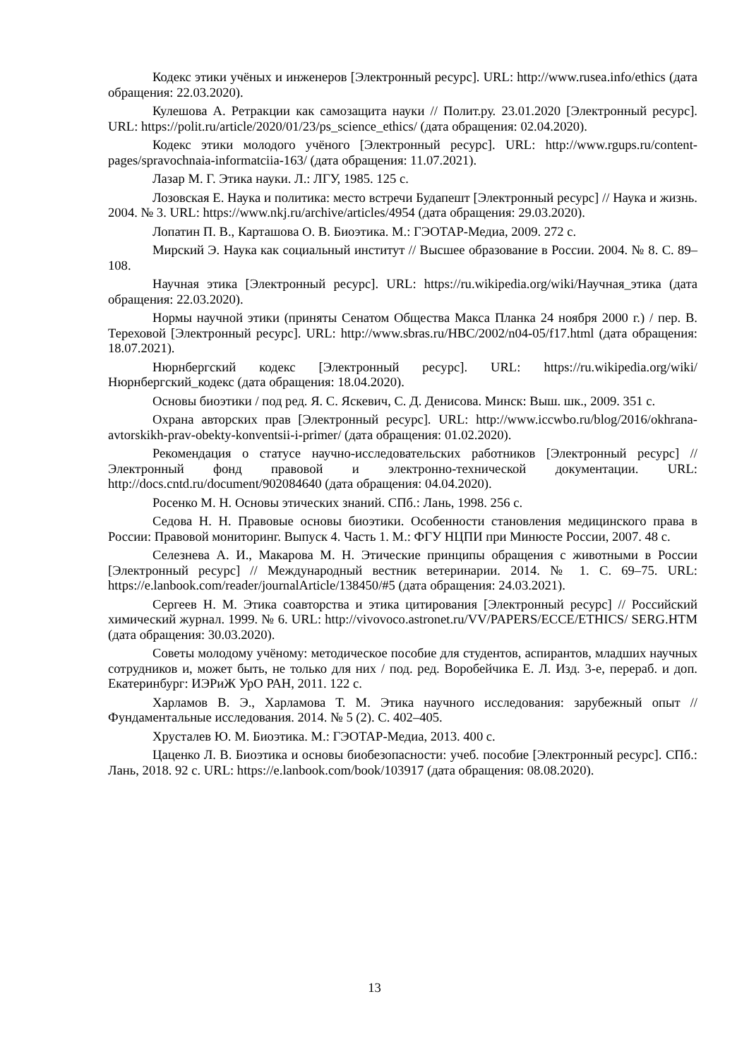Кодекс этики учёных и инженеров [Электронный ресурс]. URL: http://www.rusea.info/ethics (дата обращения: 22.03.2020).
Кулешова А. Ретракции как самозащита науки // Полит.ру. 23.01.2020 [Электронный ресурс]. URL: https://polit.ru/article/2020/01/23/ps_science_ethics/ (дата обращения: 02.04.2020).
Кодекс этики молодого учёного [Электронный ресурс]. URL: http://www.rgups.ru/content-pages/spravochnaia-informatciia-163/ (дата обращения: 11.07.2021).
Лазар М. Г. Этика науки. Л.: ЛГУ, 1985. 125 с.
Лозовская Е. Наука и политика: место встречи Будапешт [Электронный ресурс] // Наука и жизнь. 2004. № 3. URL: https://www.nkj.ru/archive/articles/4954 (дата обращения: 29.03.2020).
Лопатин П. В., Карташова О. В. Биоэтика. М.: ГЭОТАР-Медиа, 2009. 272 с.
Мирский Э. Наука как социальный институт // Высшее образование в России. 2004. № 8. С. 89–108.
Научная этика [Электронный ресурс]. URL: https://ru.wikipedia.org/wiki/Научная_этика (дата обращения: 22.03.2020).
Нормы научной этики (приняты Сенатом Общества Макса Планка 24 ноября 2000 г.) / пер. В. Тереховой [Электронный ресурс]. URL: http://www.sbras.ru/HBC/2002/n04-05/f17.html (дата обращения: 18.07.2021).
Нюрнбергский кодекс [Электронный ресурс]. URL: https://ru.wikipedia.org/wiki/Нюрнбергский_кодекс (дата обращения: 18.04.2020).
Основы биоэтики / под ред. Я. С. Яскевич, С. Д. Денисова. Минск: Выш. шк., 2009. 351 с.
Охрана авторских прав [Электронный ресурс]. URL: http://www.iccwbo.ru/blog/2016/okhrana-avtorskikh-prav-obekty-konventsii-i-primer/ (дата обращения: 01.02.2020).
Рекомендация о статусе научно-исследовательских работников [Электронный ресурс] // Электронный фонд правовой и электронно-технической документации. URL: http://docs.cntd.ru/document/902084640 (дата обращения: 04.04.2020).
Росенко М. Н. Основы этических знаний. СПб.: Лань, 1998. 256 с.
Седова Н. Н. Правовые основы биоэтики. Особенности становления медицинского права в России: Правовой мониторинг. Выпуск 4. Часть 1. М.: ФГУ НЦПИ при Минюсте России, 2007. 48 с.
Селезнева А. И., Макарова М. Н. Этические принципы обращения с животными в России [Электронный ресурс] // Международный вестник ветеринарии. 2014. № 1. С. 69–75. URL: https://e.lanbook.com/reader/journalArticle/138450/#5 (дата обращения: 24.03.2021).
Сергеев Н. М. Этика соавторства и этика цитирования [Электронный ресурс] // Российский химический журнал. 1999. № 6. URL: http://vivovoco.astronet.ru/VV/PAPERS/ECCE/ETHICS/ SERG.HTM (дата обращения: 30.03.2020).
Советы молодому учёному: методическое пособие для студентов, аспирантов, младших научных сотрудников и, может быть, не только для них / под. ред. Воробейчика Е. Л. Изд. 3-е, перераб. и доп. Екатеринбург: ИЭРиЖ УрО РАН, 2011. 122 с.
Харламов В. Э., Харламова Т. М. Этика научного исследования: зарубежный опыт // Фундаментальные исследования. 2014. № 5 (2). С. 402–405.
Хрусталев Ю. М. Биоэтика. М.: ГЭОТАР-Медиа, 2013. 400 с.
Цаценко Л. В. Биоэтика и основы биобезопасности: учеб. пособие [Электронный ресурс]. СПб.: Лань, 2018. 92 с. URL: https://e.lanbook.com/book/103917 (дата обращения: 08.08.2020).
13